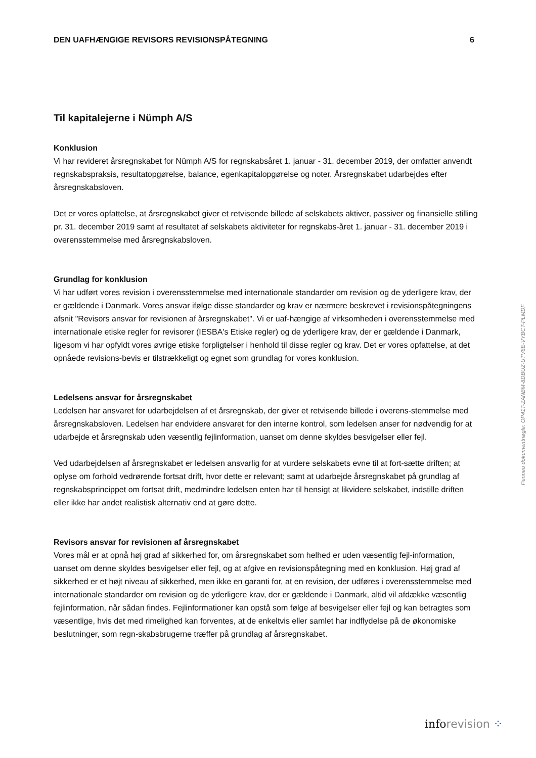DEN UAFHÆNGIGE REVISORS REVISIONSPÅTEGNING 6
Til kapitalejerne i Nümph A/S
Konklusion
Vi har revideret årsregnskabet for Nümph A/S for regnskabsåret 1. januar - 31. december 2019, der omfatter anvendt regnskabspraksis, resultatopgørelse, balance, egenkapitalopgørelse og noter. Årsregnskabet udarbejdes efter årsregnskabsloven.
Det er vores opfattelse, at årsregnskabet giver et retvisende billede af selskabets aktiver, passiver og finansielle stilling pr. 31. december 2019 samt af resultatet af selskabets aktiviteter for regnskabs-året 1. januar - 31. december 2019 i overensstemmelse med årsregnskabsloven.
Grundlag for konklusion
Vi har udført vores revision i overensstemmelse med internationale standarder om revision og de yderligere krav, der er gældende i Danmark. Vores ansvar ifølge disse standarder og krav er nærmere beskrevet i revisionspåtegningens afsnit "Revisors ansvar for revisionen af årsregnskabet". Vi er uaf-hængige af virksomheden i overensstemmelse med internationale etiske regler for revisorer (IESBA's Etiske regler) og de yderligere krav, der er gældende i Danmark, ligesom vi har opfyldt vores øvrige etiske forpligtelser i henhold til disse regler og krav. Det er vores opfattelse, at det opnåede revisions-bevis er tilstrækkeligt og egnet som grundlag for vores konklusion.
Ledelsens ansvar for årsregnskabet
Ledelsen har ansvaret for udarbejdelsen af et årsregnskab, der giver et retvisende billede i overens-stemmelse med årsregnskabsloven. Ledelsen har endvidere ansvaret for den interne kontrol, som ledelsen anser for nødvendig for at udarbejde et årsregnskab uden væsentlig fejlinformation, uanset om denne skyldes besvigelser eller fejl.
Ved udarbejdelsen af årsregnskabet er ledelsen ansvarlig for at vurdere selskabets evne til at fort-sætte driften; at oplyse om forhold vedrørende fortsat drift, hvor dette er relevant; samt at udarbejde årsregnskabet på grundlag af regnskabsprincippet om fortsat drift, medmindre ledelsen enten har til hensigt at likvidere selskabet, indstille driften eller ikke har andet realistisk alternativ end at gøre dette.
Revisors ansvar for revisionen af årsregnskabet
Vores mål er at opnå høj grad af sikkerhed for, om årsregnskabet som helhed er uden væsentlig fejl-information, uanset om denne skyldes besvigelser eller fejl, og at afgive en revisionspåtegning med en konklusion. Høj grad af sikkerhed er et højt niveau af sikkerhed, men ikke en garanti for, at en revision, der udføres i overensstemmelse med internationale standarder om revision og de yderligere krav, der er gældende i Danmark, altid vil afdække væsentlig fejlinformation, når sådan findes. Fejlinformationer kan opstå som følge af besvigelser eller fejl og kan betragtes som væsentlige, hvis det med rimelighed kan forventes, at de enkeltvis eller samlet har indflydelse på de økonomiske beslutninger, som regn-skabsbrugerne træffer på grundlag af årsregnskabet.
Penneo dokumentnøgle: OP41T-ZANBM-8DBUZ-UTV8E-VYBCT-PLMDF
inforevision ⁘